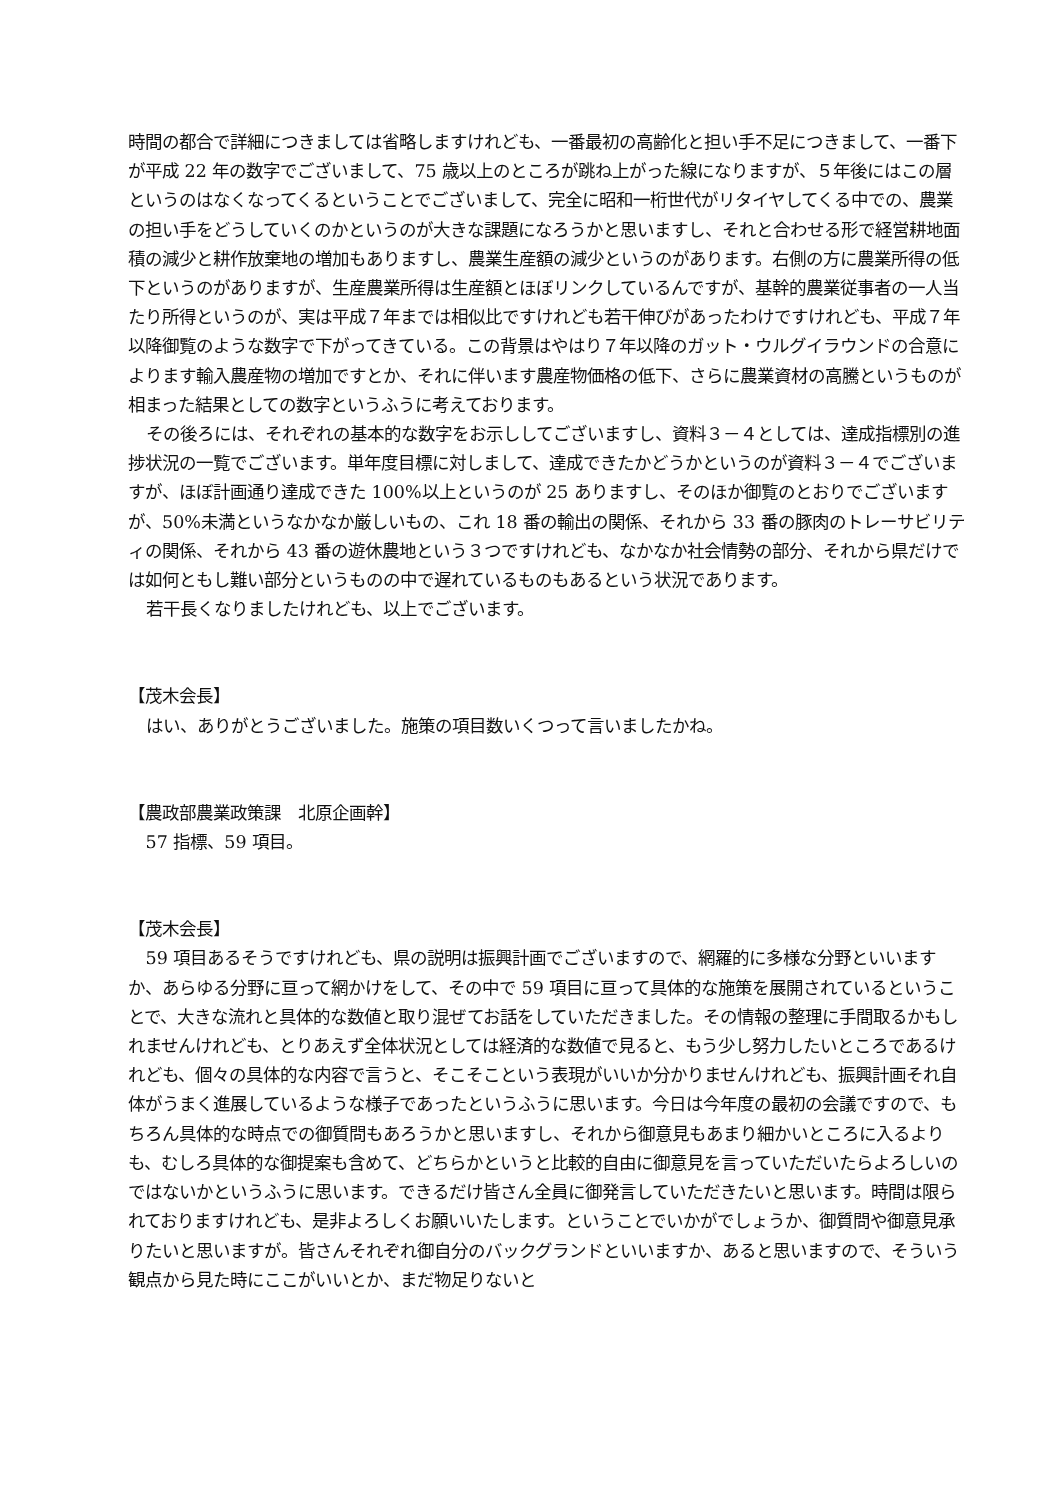時間の都合で詳細につきましては省略しますけれども、一番最初の高齢化と担い手不足につきまして、一番下が平成 22 年の数字でございまして、75 歳以上のところが跳ね上がった線になりますが、５年後にはこの層というのはなくなってくるということでございまして、完全に昭和一桁世代がリタイヤしてくる中での、農業の担い手をどうしていくのかというのが大きな課題になろうかと思いますし、それと合わせる形で経営耕地面積の減少と耕作放棄地の増加もありますし、農業生産額の減少というのがあります。右側の方に農業所得の低下というのがありますが、生産農業所得は生産額とほぼリンクしているんですが、基幹的農業従事者の一人当たり所得というのが、実は平成７年までは相似比ですけれども若干伸びがあったわけですけれども、平成７年以降御覧のような数字で下がってきている。この背景はやはり７年以降のガット・ウルグイラウンドの合意によります輸入農産物の増加ですとか、それに伴います農産物価格の低下、さらに農業資材の高騰というものが相まった結果としての数字というふうに考えております。
その後ろには、それぞれの基本的な数字をお示ししてございますし、資料３－４としては、達成指標別の進捗状況の一覧でございます。単年度目標に対しまして、達成できたかどうかというのが資料３－４でございますが、ほぼ計画通り達成できた 100%以上というのが 25 ありますし、そのほか御覧のとおりでございますが、50%未満というなかなか厳しいもの、これ 18 番の輸出の関係、それから 33 番の豚肉のトレーサビリティの関係、それから 43 番の遊休農地という３つですけれども、なかなか社会情勢の部分、それから県だけでは如何ともし難い部分というものの中で遅れているものもあるという状況であります。
若干長くなりましたけれども、以上でございます。
【茂木会長】
はい、ありがとうございました。施策の項目数いくつって言いましたかね。
【農政部農業政策課　北原企画幹】
57 指標、59 項目。
【茂木会長】
59 項目あるそうですけれども、県の説明は振興計画でございますので、網羅的に多様な分野といいますか、あらゆる分野に亘って網かけをして、その中で 59 項目に亘って具体的な施策を展開されているということで、大きな流れと具体的な数値と取り混ぜてお話をしていただきました。その情報の整理に手間取るかもしれませんけれども、とりあえず全体状況としては経済的な数値で見ると、もう少し努力したいところであるけれども、個々の具体的な内容で言うと、そこそこという表現がいいか分かりませんけれども、振興計画それ自体がうまく進展しているような様子であったというふうに思います。今日は今年度の最初の会議ですので、もちろん具体的な時点での御質問もあろうかと思いますし、それから御意見もあまり細かいところに入るよりも、むしろ具体的な御提案も含めて、どちらかというと比較的自由に御意見を言っていただいたらよろしいのではないかというふうに思います。できるだけ皆さん全員に御発言していただきたいと思います。時間は限られておりますけれども、是非よろしくお願いいたします。ということでいかがでしょうか、御質問や御意見承りたいと思いますが。皆さんそれぞれ御自分のバックグランドといいますか、あると思いますので、そういう観点から見た時にここがいいとか、まだ物足りないと